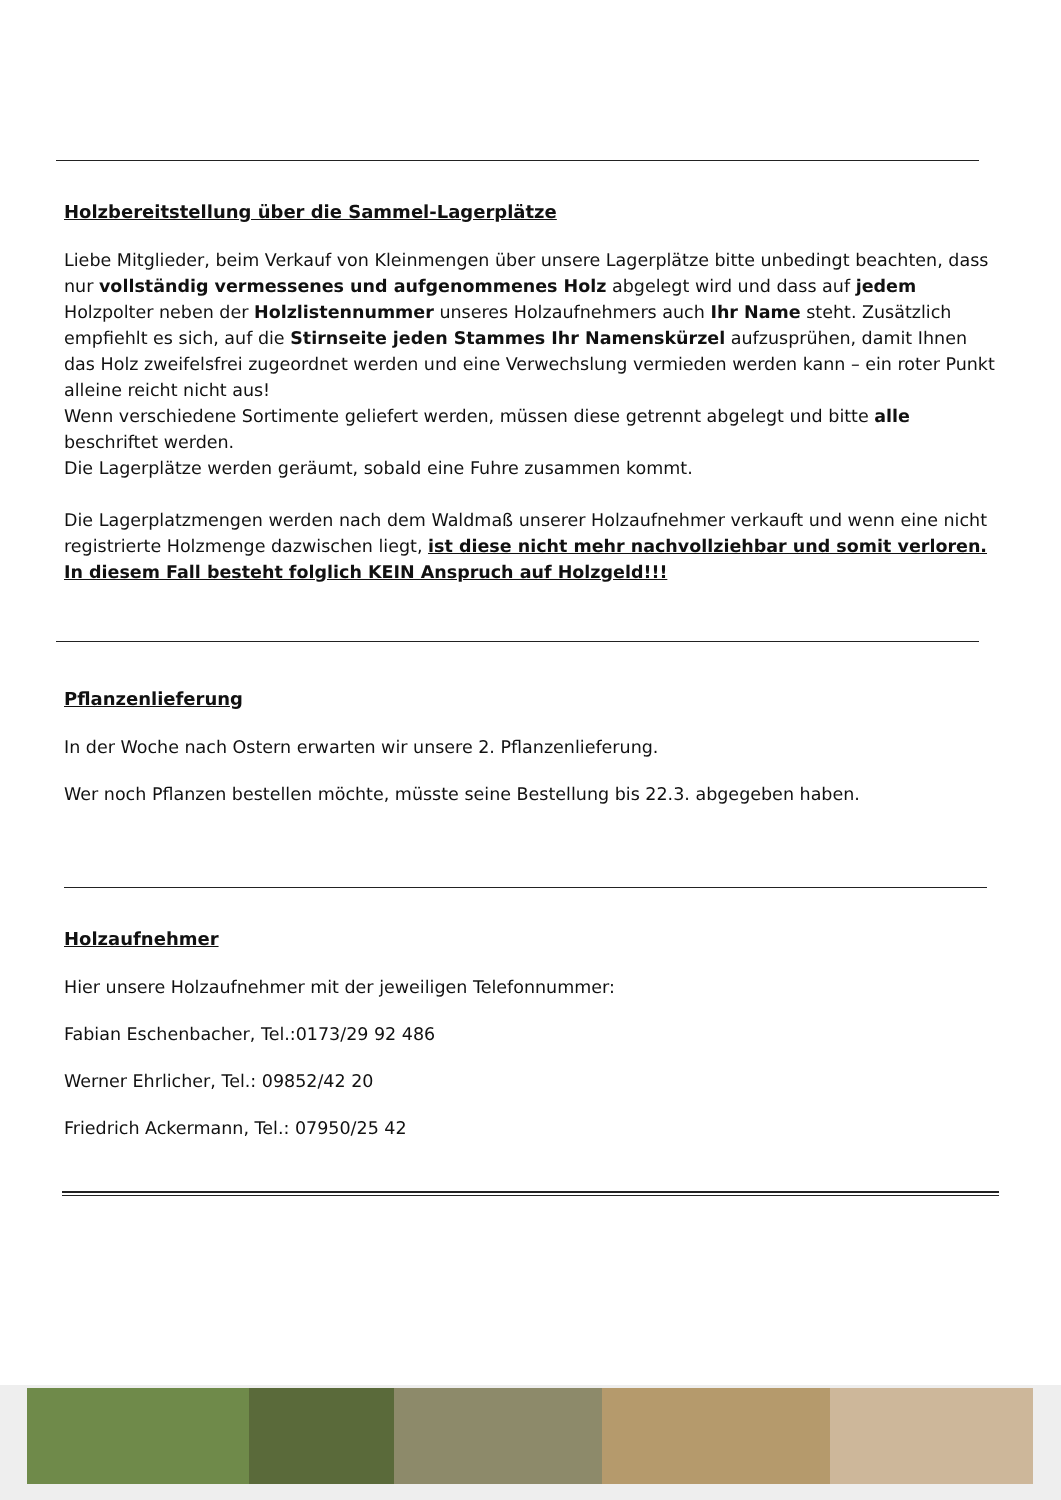Holzbereitstellung über die Sammel-Lagerplätze
Liebe Mitglieder, beim Verkauf von Kleinmengen über unsere Lagerplätze bitte unbedingt beachten, dass nur vollständig vermessenes und aufgenommenes Holz abgelegt wird und dass auf jedem Holzpolter neben der Holzlistennummer unseres Holzaufnehmers auch Ihr Name steht. Zusätzlich empfiehlt es sich, auf die Stirnseite jeden Stammes Ihr Namenskürzel aufzusprühen, damit Ihnen das Holz zweifelsfrei zugeordnet werden und eine Verwechslung vermieden werden kann – ein roter Punkt alleine reicht nicht aus!
Wenn verschiedene Sortimente geliefert werden, müssen diese getrennt abgelegt und bitte alle beschriftet werden.
Die Lagerplätze werden geräumt, sobald eine Fuhre zusammen kommt.
Die Lagerplatzmengen werden nach dem Waldmaß unserer Holzaufnehmer verkauft und wenn eine nicht registrierte Holzmenge dazwischen liegt, ist diese nicht mehr nachvollziehbar und somit verloren. In diesem Fall besteht folglich KEIN Anspruch auf Holzgeld!!!
Pflanzenlieferung
In der Woche nach Ostern erwarten wir unsere 2. Pflanzenlieferung.
Wer noch Pflanzen bestellen möchte, müsste seine Bestellung bis 22.3. abgegeben haben.
Holzaufnehmer
Hier unsere Holzaufnehmer mit der jeweiligen Telefonnummer:
Fabian Eschenbacher, Tel.:0173/29 92 486
Werner Ehrlicher, Tel.: 09852/42 20
Friedrich Ackermann, Tel.: 07950/25 42